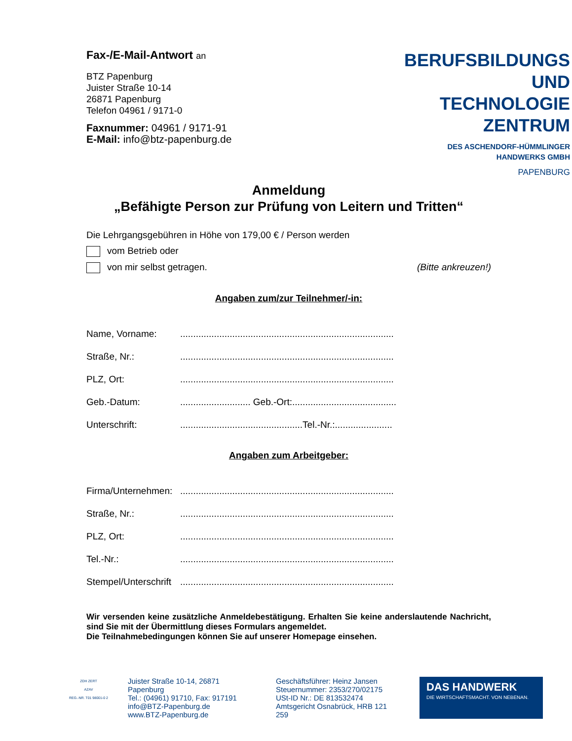Fax-/E-Mail-Antwort an
BTZ Papenburg
Juister Straße 10-14
26871 Papenburg
Telefon 04961 / 9171-0
Faxnummer: 04961 / 9171-91
E-Mail: info@btz-papenburg.de
BERUFSBILDUNGS
UND TECHNOLOGIE
ZENTRUM
DES ASCHENDORF-HÜMMLINGER
HANDWERKS GMBH
PAPENBURG
Anmeldung
„Befähigte Person zur Prüfung von Leitern und Tritten“
Die Lehrgangsgebühren in Höhe von 179,00 € / Person werden
vom Betrieb oder
von mir selbst getragen. (Bitte ankreuzen!)
Angaben zum/zur Teilnehmer/-in:
Name, Vorname:..................................................................................
Straße, Nr.:..................................................................................
PLZ, Ort:..................................................................................
Geb.-Datum:........................... Geb.-Ort:........................................
Unterschrift:...............................................Tel.-Nr.:......................
Angaben zum Arbeitgeber:
Firma/Unternehmen:..................................................................................
Straße, Nr.:..................................................................................
PLZ, Ort:..................................................................................
Tel.-Nr.:..................................................................................
Stempel/Unterschrift..................................................................................
Wir versenden keine zusätzliche Anmeldebestätigung. Erhalten Sie keine anderslautende Nachricht, sind Sie mit der Übermittlung dieses Formulars angemeldet.
Die Teilnahmebedingungen können Sie auf unserer Homepage einsehen.
ZDH ZERT
AZAV
REG.-NR. T01 98001-0 2
Juister Straße 10-14, 26871 Papenburg
Tel.: (04961) 91710, Fax: 917191
info@BTZ-Papenburg.de
www.BTZ-Papenburg.de
Geschäftsführer: Heinz Jansen
Steuernummer: 2353/270/02175
USt-ID Nr.: DE 813532474
Amtsgericht Osnabrück, HRB 121 259
DAS HANDWERK
DIE WIRTSCHAFTSMACHT. VON NEBENAN.